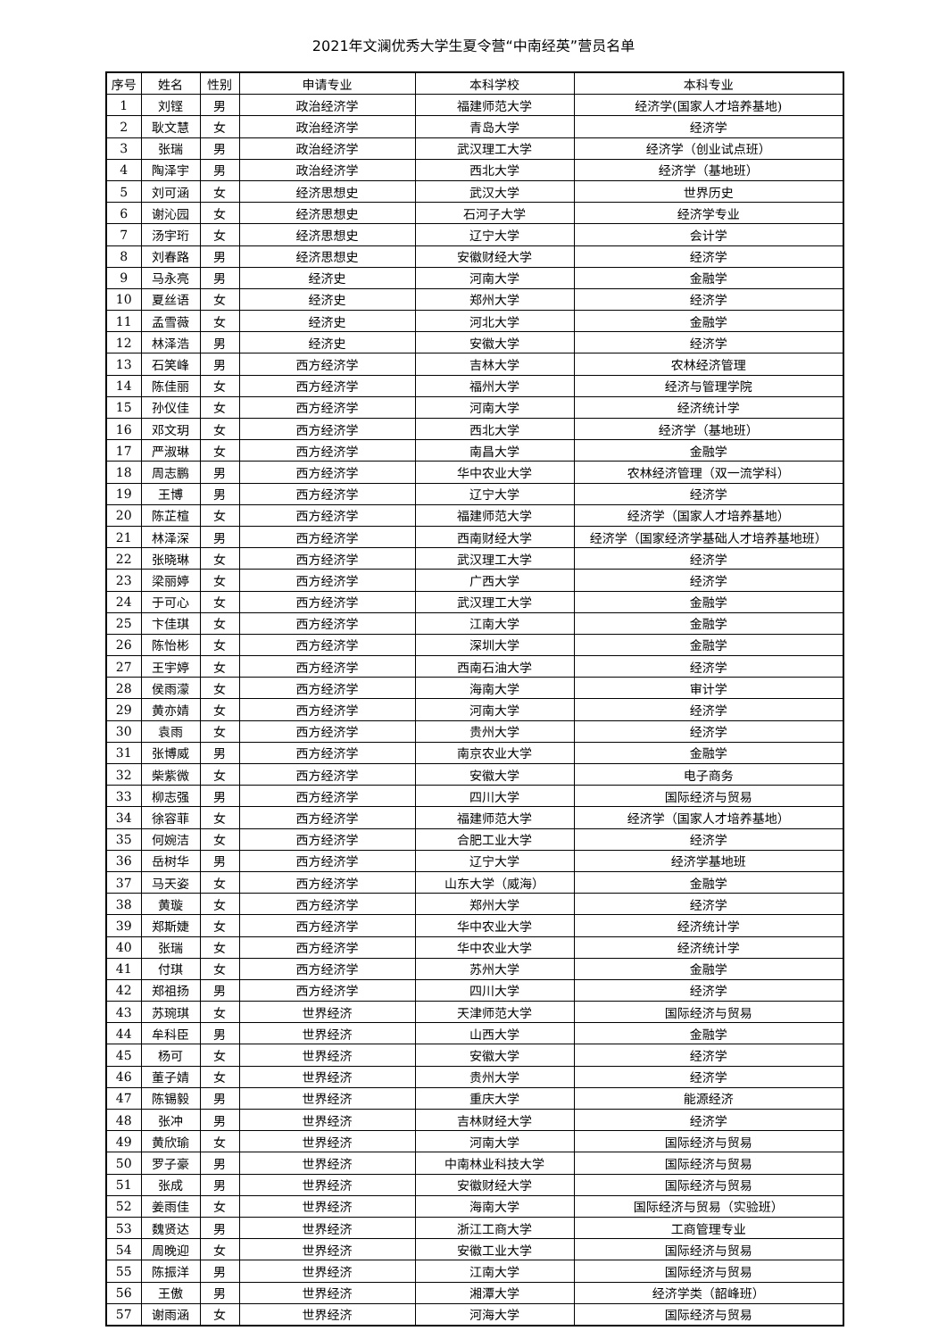2021年文澜优秀大学生夏令营“中南经英”营员名单
| 序号 | 姓名 | 性别 | 申请专业 | 本科学校 | 本科专业 |
| --- | --- | --- | --- | --- | --- |
| 1 | 刘铿 | 男 | 政治经济学 | 福建师范大学 | 经济学(国家人才培养基地) |
| 2 | 耿文慧 | 女 | 政治经济学 | 青岛大学 | 经济学 |
| 3 | 张瑞 | 男 | 政治经济学 | 武汉理工大学 | 经济学（创业试点班） |
| 4 | 陶泽宇 | 男 | 政治经济学 | 西北大学 | 经济学（基地班） |
| 5 | 刘可涵 | 女 | 经济思想史 | 武汉大学 | 世界历史 |
| 6 | 谢沁园 | 女 | 经济思想史 | 石河子大学 | 经济学专业 |
| 7 | 汤宇珩 | 女 | 经济思想史 | 辽宁大学 | 会计学 |
| 8 | 刘春路 | 男 | 经济思想史 | 安徽财经大学 | 经济学 |
| 9 | 马永亮 | 男 | 经济史 | 河南大学 | 金融学 |
| 10 | 夏丝语 | 女 | 经济史 | 郑州大学 | 经济学 |
| 11 | 孟雪薇 | 女 | 经济史 | 河北大学 | 金融学 |
| 12 | 林泽浩 | 男 | 经济史 | 安徽大学 | 经济学 |
| 13 | 石笑峰 | 男 | 西方经济学 | 吉林大学 | 农林经济管理 |
| 14 | 陈佳丽 | 女 | 西方经济学 | 福州大学 | 经济与管理学院 |
| 15 | 孙仪佳 | 女 | 西方经济学 | 河南大学 | 经济统计学 |
| 16 | 邓文玥 | 女 | 西方经济学 | 西北大学 | 经济学（基地班） |
| 17 | 严淑琳 | 女 | 西方经济学 | 南昌大学 | 金融学 |
| 18 | 周志鹏 | 男 | 西方经济学 | 华中农业大学 | 农林经济管理（双一流学科） |
| 19 | 王博 | 男 | 西方经济学 | 辽宁大学 | 经济学 |
| 20 | 陈芷楦 | 女 | 西方经济学 | 福建师范大学 | 经济学（国家人才培养基地） |
| 21 | 林泽深 | 男 | 西方经济学 | 西南财经大学 | 经济学（国家经济学基础人才培养基地班） |
| 22 | 张晓琳 | 女 | 西方经济学 | 武汉理工大学 | 经济学 |
| 23 | 梁丽婷 | 女 | 西方经济学 | 广西大学 | 经济学 |
| 24 | 于可心 | 女 | 西方经济学 | 武汉理工大学 | 金融学 |
| 25 | 卞佳琪 | 女 | 西方经济学 | 江南大学 | 金融学 |
| 26 | 陈怡彬 | 女 | 西方经济学 | 深圳大学 | 金融学 |
| 27 | 王宇婷 | 女 | 西方经济学 | 西南石油大学 | 经济学 |
| 28 | 侯雨濛 | 女 | 西方经济学 | 海南大学 | 审计学 |
| 29 | 黄亦婧 | 女 | 西方经济学 | 河南大学 | 经济学 |
| 30 | 袁雨 | 女 | 西方经济学 | 贵州大学 | 经济学 |
| 31 | 张博威 | 男 | 西方经济学 | 南京农业大学 | 金融学 |
| 32 | 柴紫微 | 女 | 西方经济学 | 安徽大学 | 电子商务 |
| 33 | 柳志强 | 男 | 西方经济学 | 四川大学 | 国际经济与贸易 |
| 34 | 徐容菲 | 女 | 西方经济学 | 福建师范大学 | 经济学（国家人才培养基地） |
| 35 | 何婉洁 | 女 | 西方经济学 | 合肥工业大学 | 经济学 |
| 36 | 岳树华 | 男 | 西方经济学 | 辽宁大学 | 经济学基地班 |
| 37 | 马天姿 | 女 | 西方经济学 | 山东大学（威海） | 金融学 |
| 38 | 黄璇 | 女 | 西方经济学 | 郑州大学 | 经济学 |
| 39 | 郑斯婕 | 女 | 西方经济学 | 华中农业大学 | 经济统计学 |
| 40 | 张瑞 | 女 | 西方经济学 | 华中农业大学 | 经济统计学 |
| 41 | 付琪 | 女 | 西方经济学 | 苏州大学 | 金融学 |
| 42 | 郑祖扬 | 男 | 西方经济学 | 四川大学 | 经济学 |
| 43 | 苏琬琪 | 女 | 世界经济 | 天津师范大学 | 国际经济与贸易 |
| 44 | 牟科臣 | 男 | 世界经济 | 山西大学 | 金融学 |
| 45 | 杨可 | 女 | 世界经济 | 安徽大学 | 经济学 |
| 46 | 董子婧 | 女 | 世界经济 | 贵州大学 | 经济学 |
| 47 | 陈锡毅 | 男 | 世界经济 | 重庆大学 | 能源经济 |
| 48 | 张冲 | 男 | 世界经济 | 吉林财经大学 | 经济学 |
| 49 | 黄欣瑜 | 女 | 世界经济 | 河南大学 | 国际经济与贸易 |
| 50 | 罗子豪 | 男 | 世界经济 | 中南林业科技大学 | 国际经济与贸易 |
| 51 | 张成 | 男 | 世界经济 | 安徽财经大学 | 国际经济与贸易 |
| 52 | 姜雨佳 | 女 | 世界经济 | 海南大学 | 国际经济与贸易（实验班） |
| 53 | 魏贤达 | 男 | 世界经济 | 浙江工商大学 | 工商管理专业 |
| 54 | 周晚迎 | 女 | 世界经济 | 安徽工业大学 | 国际经济与贸易 |
| 55 | 陈振洋 | 男 | 世界经济 | 江南大学 | 国际经济与贸易 |
| 56 | 王傲 | 男 | 世界经济 | 湘潭大学 | 经济学类（韶峰班） |
| 57 | 谢雨涵 | 女 | 世界经济 | 河海大学 | 国际经济与贸易 |